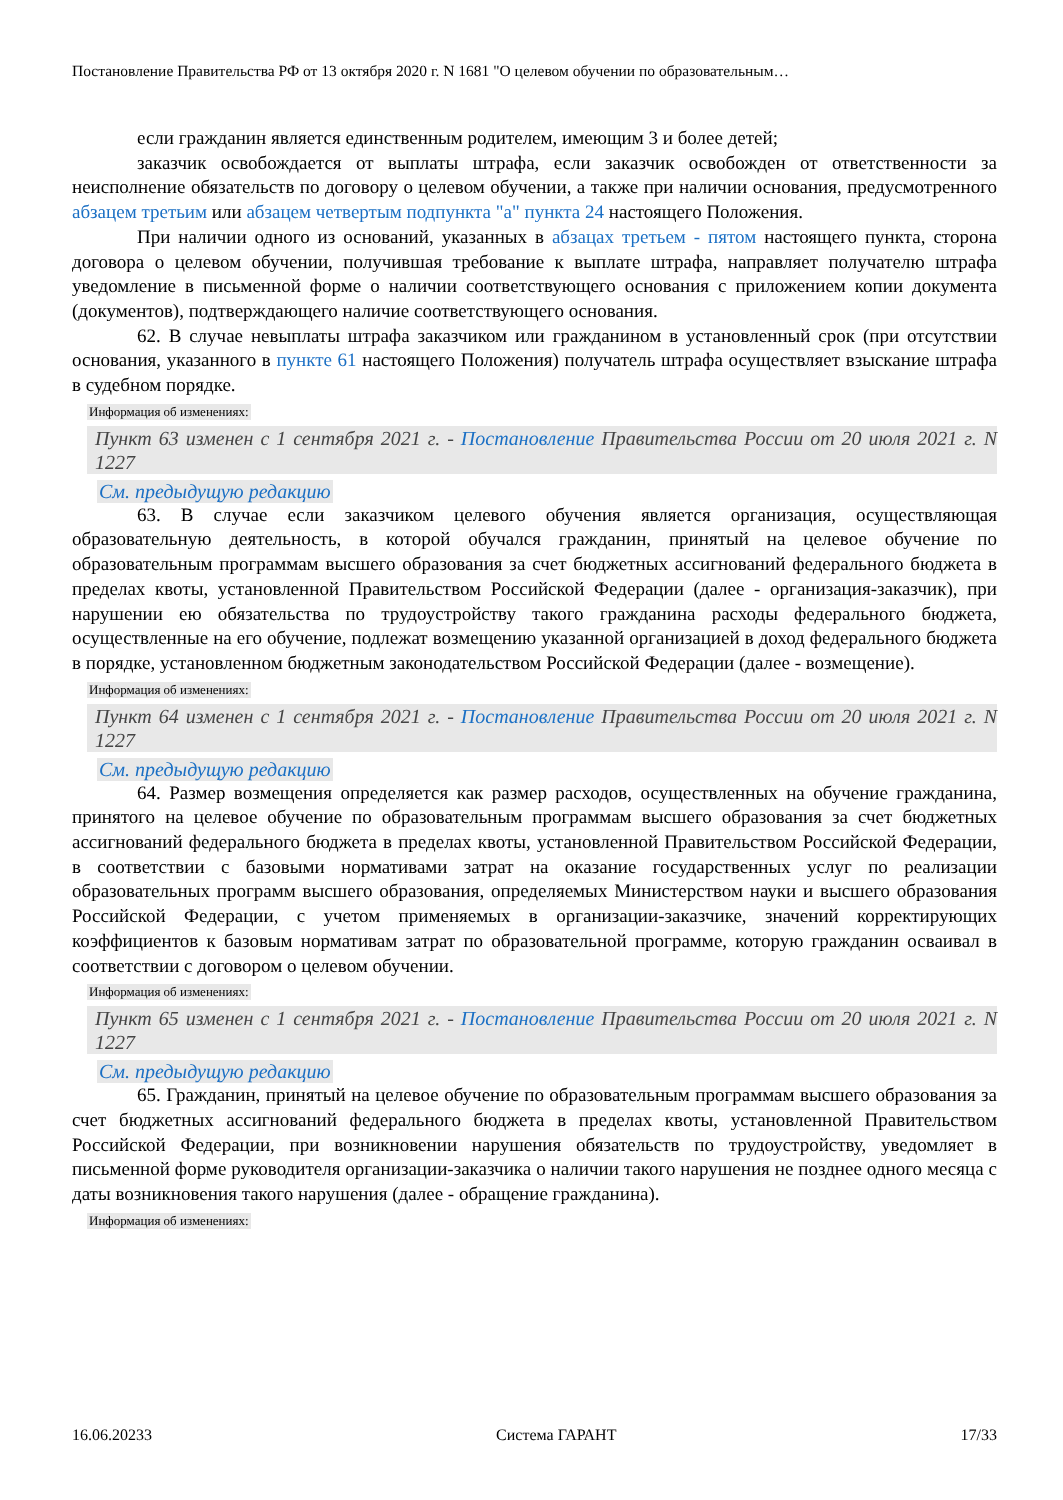Постановление Правительства РФ от 13 октября 2020 г. N 1681 "О целевом обучении по образовательным…
если гражданин является единственным родителем, имеющим 3 и более детей;
заказчик освобождается от выплаты штрафа, если заказчик освобожден от ответственности за неисполнение обязательств по договору о целевом обучении, а также при наличии основания, предусмотренного абзацем третьим или абзацем четвертым подпункта "а" пункта 24 настоящего Положения.
При наличии одного из оснований, указанных в абзацах третьем - пятом настоящего пункта, сторона договора о целевом обучении, получившая требование к выплате штрафа, направляет получателю штрафа уведомление в письменной форме о наличии соответствующего основания с приложением копии документа (документов), подтверждающего наличие соответствующего основания.
62. В случае невыплаты штрафа заказчиком или гражданином в установленный срок (при отсутствии основания, указанного в пункте 61 настоящего Положения) получатель штрафа осуществляет взыскание штрафа в судебном порядке.
Информация об изменениях:
Пункт 63 изменен с 1 сентября 2021 г. - Постановление Правительства России от 20 июля 2021 г. N 1227
См. предыдущую редакцию
63. В случае если заказчиком целевого обучения является организация, осуществляющая образовательную деятельность, в которой обучался гражданин, принятый на целевое обучение по образовательным программам высшего образования за счет бюджетных ассигнований федерального бюджета в пределах квоты, установленной Правительством Российской Федерации (далее - организация-заказчик), при нарушении ею обязательства по трудоустройству такого гражданина расходы федерального бюджета, осуществленные на его обучение, подлежат возмещению указанной организацией в доход федерального бюджета в порядке, установленном бюджетным законодательством Российской Федерации (далее - возмещение).
Информация об изменениях:
Пункт 64 изменен с 1 сентября 2021 г. - Постановление Правительства России от 20 июля 2021 г. N 1227
См. предыдущую редакцию
64. Размер возмещения определяется как размер расходов, осуществленных на обучение гражданина, принятого на целевое обучение по образовательным программам высшего образования за счет бюджетных ассигнований федерального бюджета в пределах квоты, установленной Правительством Российской Федерации, в соответствии с базовыми нормативами затрат на оказание государственных услуг по реализации образовательных программ высшего образования, определяемых Министерством науки и высшего образования Российской Федерации, с учетом применяемых в организации-заказчике, значений корректирующих коэффициентов к базовым нормативам затрат по образовательной программе, которую гражданин осваивал в соответствии с договором о целевом обучении.
Информация об изменениях:
Пункт 65 изменен с 1 сентября 2021 г. - Постановление Правительства России от 20 июля 2021 г. N 1227
См. предыдущую редакцию
65. Гражданин, принятый на целевое обучение по образовательным программам высшего образования за счет бюджетных ассигнований федерального бюджета в пределах квоты, установленной Правительством Российской Федерации, при возникновении нарушения обязательств по трудоустройству, уведомляет в письменной форме руководителя организации-заказчика о наличии такого нарушения не позднее одного месяца с даты возникновения такого нарушения (далее - обращение гражданина).
Информация об изменениях:
16.06.20233 Система ГАРАНТ 17/33